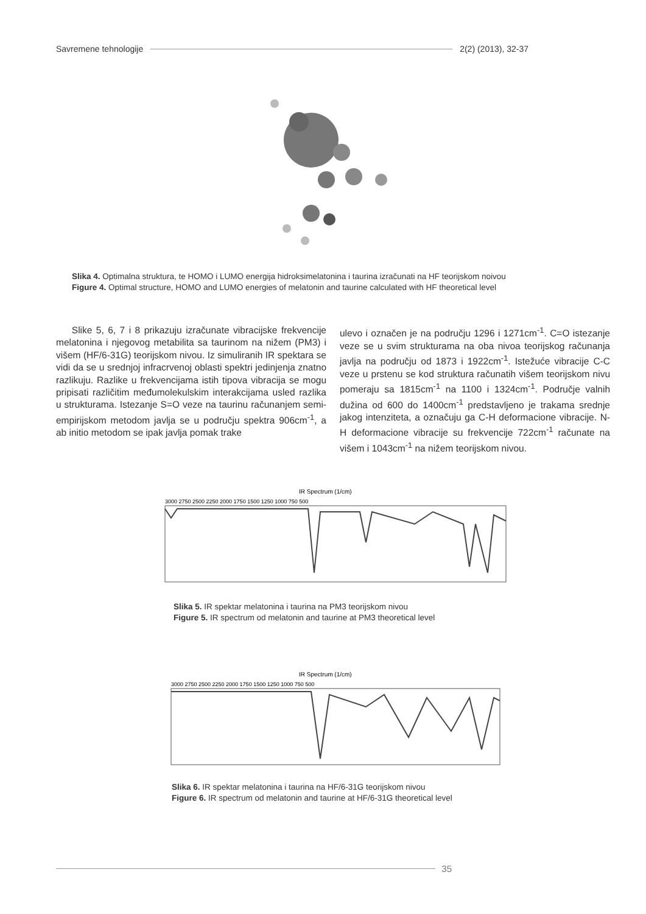Savremene tehnologije 2(2) (2013), 32-37
Slika 4. Optimalna struktura, te HOMO i LUMO energija hidroksimelatonina i taurina izračunati na HF teorijskom noivou
Figure 4. Optimal structure, HOMO and LUMO energies of melatonin and taurine calculated with HF theoretical level
Slike 5, 6, 7 i 8 prikazuju izračunate vibracijske frekvencije melatonina i njegovog metabilita sa taurinom na nižem (PM3) i višem (HF/6-31G) teorijskom nivou. Iz simuliranih IR spektara se vidi da se u srednjoj infracrvenoj oblasti spektri jedinjenja znatno razlikuju. Razlike u frekvencijama istih tipova vibracija se mogu pripisati različitim međumolekulskim interakcijama usled razlika u strukturama. Istezanje S=O veze na taurinu računanjem semi-empirijskom metodom javlja se u području spektra 906cm<sup>-1</sup>, a ab initio metodom se ipak javlja pomak trake
ulevo i označen je na području 1296 i 1271cm<sup>-1</sup>. C=O istezanje veze se u svim strukturama na oba nivoa teorijskog računanja javlja na području od 1873 i 1922cm<sup>-1</sup>. Istežuće vibracije C-C veze u prstenu se kod struktura računatih višem teorijskom nivu pomeraju sa 1815cm<sup>-1</sup> na 1100 i 1324cm<sup>-1</sup>. Područje valnih dužina od 600 do 1400cm<sup>-1</sup> predstavljeno je trakama srednje jakog intenziteta, a označuju ga C-H deformacione vibracije. N-H deformacione vibracije su frekvencije 722cm<sup>-1</sup> računate na višem i 1043cm<sup>-1</sup> na nižem teorijskom nivou.
IR Spectrum (1/cm)
3000 2750 2500 2250 2000 1750 1500 1250 1000 750 500
Slika 5. IR spektar melatonina i taurina na PM3 teorijskom nivou
Figure 5. IR spectrum od melatonin and taurine at PM3 theoretical level
IR Spectrum (1/cm)
3000 2750 2500 2250 2000 1750 1500 1250 1000 750 500
Slika 6. IR spektar melatonina i taurina na HF/6-31G teorijskom nivou
Figure 6. IR spectrum od melatonin and taurine at HF/6-31G theoretical level
35